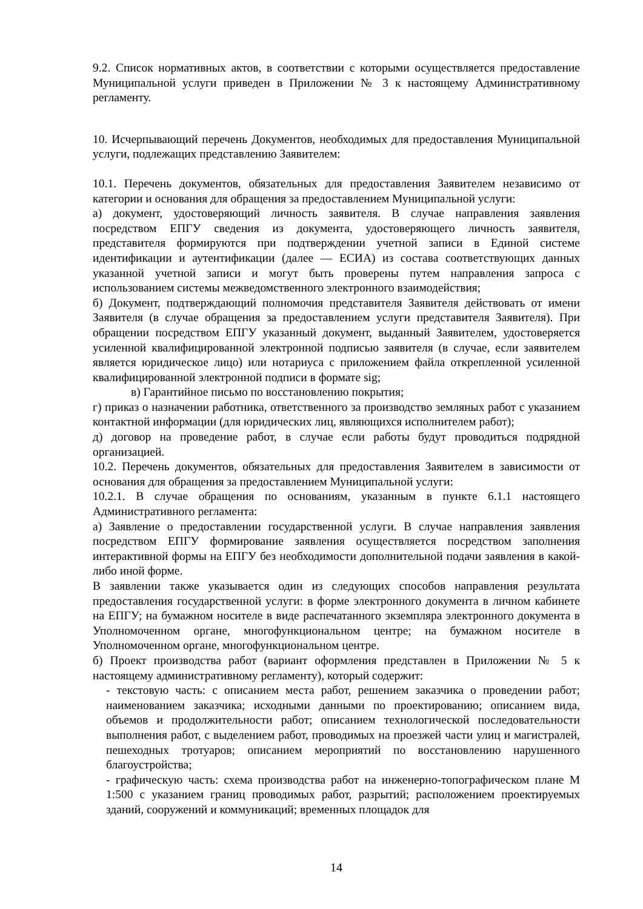9.2. Список нормативных актов, в соответствии с которыми осуществляется предоставление Муниципальной услуги приведен в Приложении № 3 к настоящему Административному регламенту.
10. Исчерпывающий перечень Документов, необходимых для предоставления Муниципальной услуги, подлежащих представлению Заявителем:
10.1. Перечень документов, обязательных для предоставления Заявителем независимо от категории и основания для обращения за предоставлением Муниципальной услуги:
а) документ, удостоверяющий личность заявителя. В случае направления заявления посредством ЕПГУ сведения из документа, удостоверяющего личность заявителя, представителя формируются при подтверждении учетной записи в Единой системе идентификации и аутентификации (далее — ЕСИА) из состава соответствующих данных указанной учетной записи и могут быть проверены путем направления запроса с использованием системы межведомственного электронного взаимодействия;
б) Документ, подтверждающий полномочия представителя Заявителя действовать от имени Заявителя (в случае обращения за предоставлением услуги представителя Заявителя). При обращении посредством ЕПГУ указанный документ, выданный Заявителем, удостоверяется усиленной квалифицированной электронной подписью заявителя (в случае, если заявителем является юридическое лицо) или нотариуса с приложением файла открепленной усиленной квалифицированной электронной подписи в формате sig;
в) Гарантийное письмо по восстановлению покрытия;
г) приказ о назначении работника, ответственного за производство земляных работ с указанием контактной информации (для юридических лиц, являющихся исполнителем работ);
д) договор на проведение работ, в случае если работы будут проводиться подрядной организацией.
10.2. Перечень документов, обязательных для предоставления Заявителем в зависимости от основания для обращения за предоставлением Муниципальной услуги:
10.2.1. В случае обращения по основаниям, указанным в пункте 6.1.1 настоящего Административного регламента:
а) Заявление о предоставлении государственной услуги. В случае направления заявления посредством ЕПГУ формирование заявления осуществляется посредством заполнения интерактивной формы на ЕПГУ без необходимости дополнительной подачи заявления в какой-либо иной форме.
В заявлении также указывается один из следующих способов направления результата предоставления государственной услуги: в форме электронного документа в личном кабинете на ЕПГУ; на бумажном носителе в виде распечатанного экземпляра электронного документа в Уполномоченном органе, многофункциональном центре; на бумажном носителе в Уполномоченном органе, многофункциональном центре.
б) Проект производства работ (вариант оформления представлен в Приложении № 5 к настоящему административному регламенту), который содержит:
- текстовую часть: с описанием места работ, решением заказчика о проведении работ; наименованием заказчика; исходными данными по проектированию; описанием вида, объемов и продолжительности работ; описанием технологической последовательности выполнения работ, с выделением работ, проводимых на проезжей части улиц и магистралей, пешеходных тротуаров; описанием мероприятий по восстановлению нарушенного благоустройства;
- графическую часть: схема производства работ на инженерно-топографическом плане М 1:500 с указанием границ проводимых работ, разрытий; расположением проектируемых зданий, сооружений и коммуникаций; временных площадок для
14